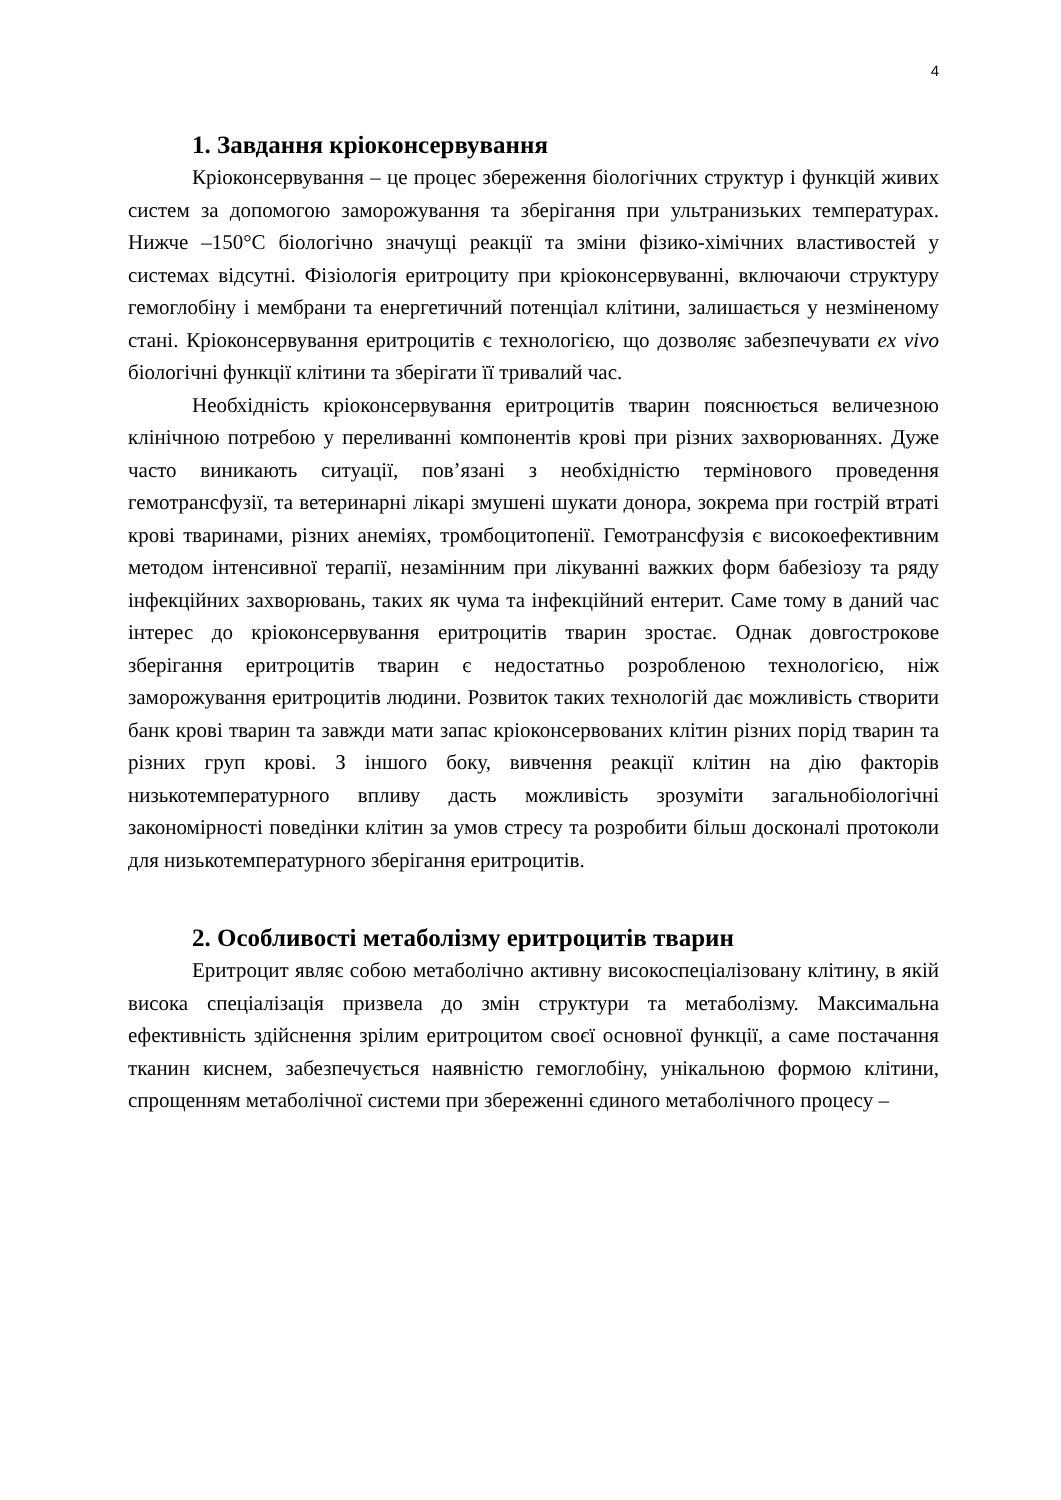4
1. Завдання кріоконсервування
Кріоконсервування – це процес збереження біологічних структур і функцій живих систем за допомогою заморожування та зберігання при ультранизьких температурах. Нижче –150°С біологічно значущі реакції та зміни фізико-хімічних властивостей у системах відсутні. Фізіологія еритроциту при кріоконсервуванні, включаючи структуру гемоглобіну і мембрани та енергетичний потенціал клітини, залишається у незміненому стані. Кріоконсервування еритроцитів є технологією, що дозволяє забезпечувати ex vivo біологічні функції клітини та зберігати її тривалий час.
Необхідність кріоконсервування еритроцитів тварин пояснюється величезною клінічною потребою у переливанні компонентів крові при різних захворюваннях. Дуже часто виникають ситуації, пов’язані з необхідністю термінового проведення гемотрансфузії, та ветеринарні лікарі змушені шукати донора, зокрема при гострій втраті крові тваринами, різних анеміях, тромбоцитопенії. Гемотрансфузія є високоефективним методом інтенсивної терапії, незамінним при лікуванні важких форм бабезіозу та ряду інфекційних захворювань, таких як чума та інфекційний ентерит. Саме тому в даний час інтерес до кріоконсервування еритроцитів тварин зростає. Однак довгострокове зберігання еритроцитів тварин є недостатньо розробленою технологією, ніж заморожування еритроцитів людини. Розвиток таких технологій дає можливість створити банк крові тварин та завжди мати запас кріоконсервованих клітин різних порід тварин та різних груп крові. З іншого боку, вивчення реакції клітин на дію факторів низькотемпературного впливу дасть можливість зрозуміти загальнобіологічні закономірності поведінки клітин за умов стресу та розробити більш досконалі протоколи для низькотемпературного зберігання еритроцитів.
2. Особливості метаболізму еритроцитів тварин
Еритроцит являє собою метаболічно активну високоспеціалізовану клітину, в якій висока спеціалізація призвела до змін структури та метаболізму. Максимальна ефективність здійснення зрілим еритроцитом своєї основної функції, а саме постачання тканин киснем, забезпечується наявністю гемоглобіну, унікальною формою клітини, спрощенням метаболічної системи при збереженні єдиного метаболічного процесу –